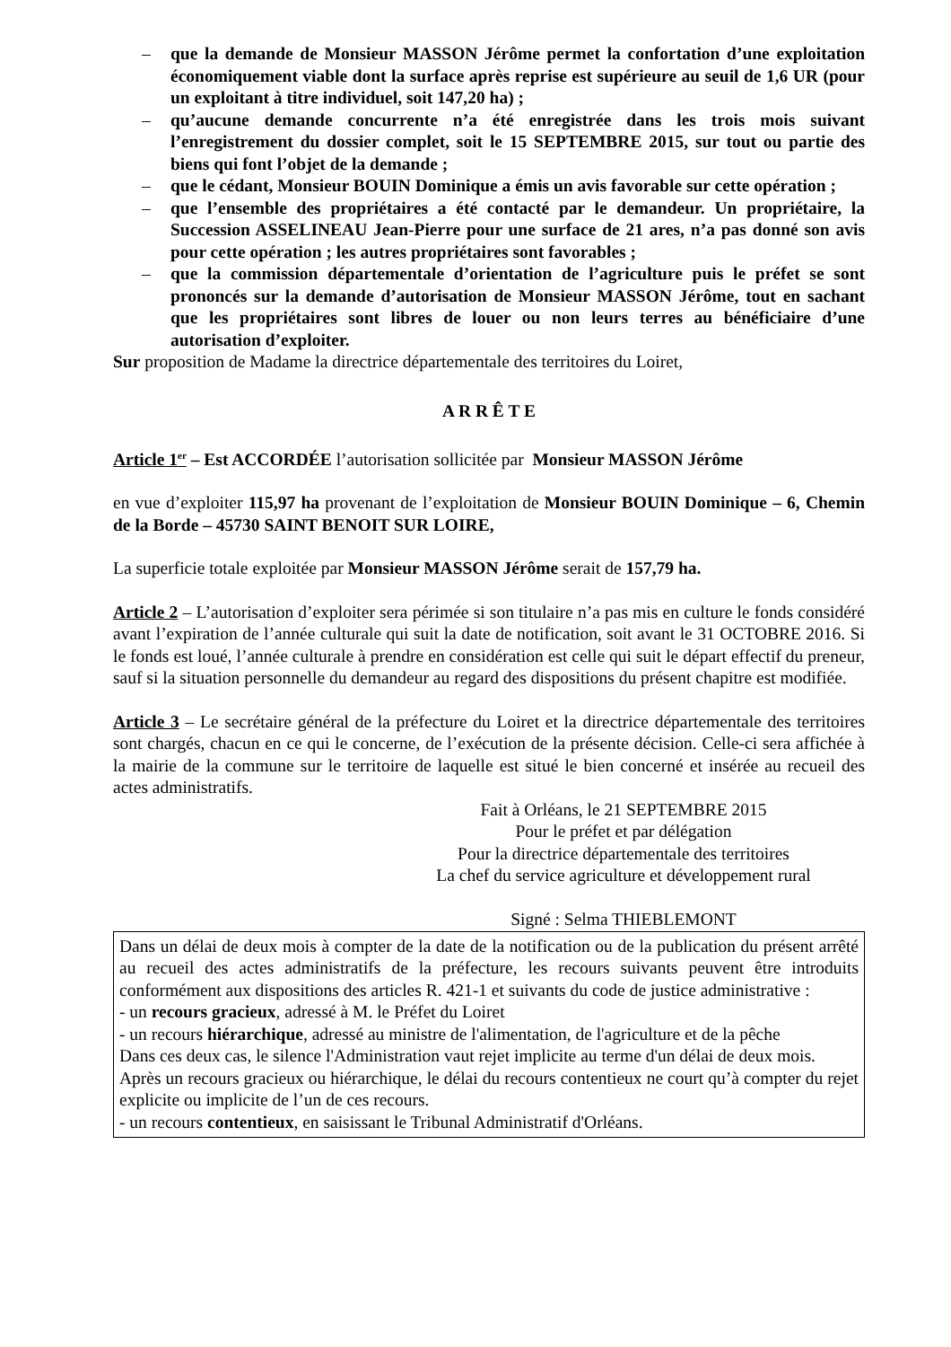– que la demande de Monsieur MASSON Jérôme permet la confortation d’une exploitation économiquement viable dont la surface après reprise est supérieure au seuil de 1,6 UR (pour un exploitant à titre individuel, soit 147,20 ha) ;
– qu’aucune demande concurrente n’a été enregistrée dans les trois mois suivant l’enregistrement du dossier complet, soit le 15 SEPTEMBRE 2015, sur tout ou partie des biens qui font l’objet de la demande ;
– que le cédant, Monsieur BOUIN Dominique a émis un avis favorable sur cette opération ;
– que l’ensemble des propriétaires a été contacté par le demandeur. Un propriétaire, la Succession ASSELINEAU Jean-Pierre pour une surface de 21 ares, n’a pas donné son avis pour cette opération ; les autres propriétaires sont favorables ;
– que la commission départementale d’orientation de l’agriculture puis le préfet se sont prononcés sur la demande d’autorisation de Monsieur MASSON Jérôme, tout en sachant que les propriétaires sont libres de louer ou non leurs terres au bénéficiaire d’une autorisation d’exploiter.
Sur proposition de Madame la directrice départementale des territoires du Loiret,
A R R Ê T E
Article 1<sup>er</sup> – Est ACCORDÉE l’autorisation sollicitée par Monsieur MASSON Jérôme
en vue d’exploiter 115,97 ha provenant de l’exploitation de Monsieur BOUIN Dominique – 6, Chemin de la Borde – 45730 SAINT BENOIT SUR LOIRE,
La superficie totale exploitée par Monsieur MASSON Jérôme serait de 157,79 ha.
Article 2 – L’autorisation d’exploiter sera périmée si son titulaire n’a pas mis en culture le fonds considéré avant l’expiration de l’année culturale qui suit la date de notification, soit avant le 31 OCTOBRE 2016. Si le fonds est loué, l’année culturale à prendre en considération est celle qui suit le départ effectif du preneur, sauf si la situation personnelle du demandeur au regard des dispositions du présent chapitre est modifiée.
Article 3 – Le secrétaire général de la préfecture du Loiret et la directrice départementale des territoires sont chargés, chacun en ce qui le concerne, de l’exécution de la présente décision. Celle-ci sera affichée à la mairie de la commune sur le territoire de laquelle est situé le bien concerné et insérée au recueil des actes administratifs.
Fait à Orléans, le 21 SEPTEMBRE 2015
Pour le préfet et par délégation
Pour la directrice départementale des territoires
La chef du service agriculture et développement rural
Signé : Selma THIEBLEMONT
Dans un délai de deux mois à compter de la date de la notification ou de la publication du présent arrêté au recueil des actes administratifs de la préfecture, les recours suivants peuvent être introduits conformément aux dispositions des articles R. 421-1 et suivants du code de justice administrative :
- un recours gracieux, adressé à M. le Préfet du Loiret
- un recours hiérarchique, adressé au ministre de l'alimentation, de l'agriculture et de la pêche
Dans ces deux cas, le silence l'Administration vaut rejet implicite au terme d'un délai de deux mois.
Après un recours gracieux ou hiérarchique, le délai du recours contentieux ne court qu’à compter du rejet explicite ou implicite de l’un de ces recours.
- un recours contentieux, en saisissant le Tribunal Administratif d'Orléans.